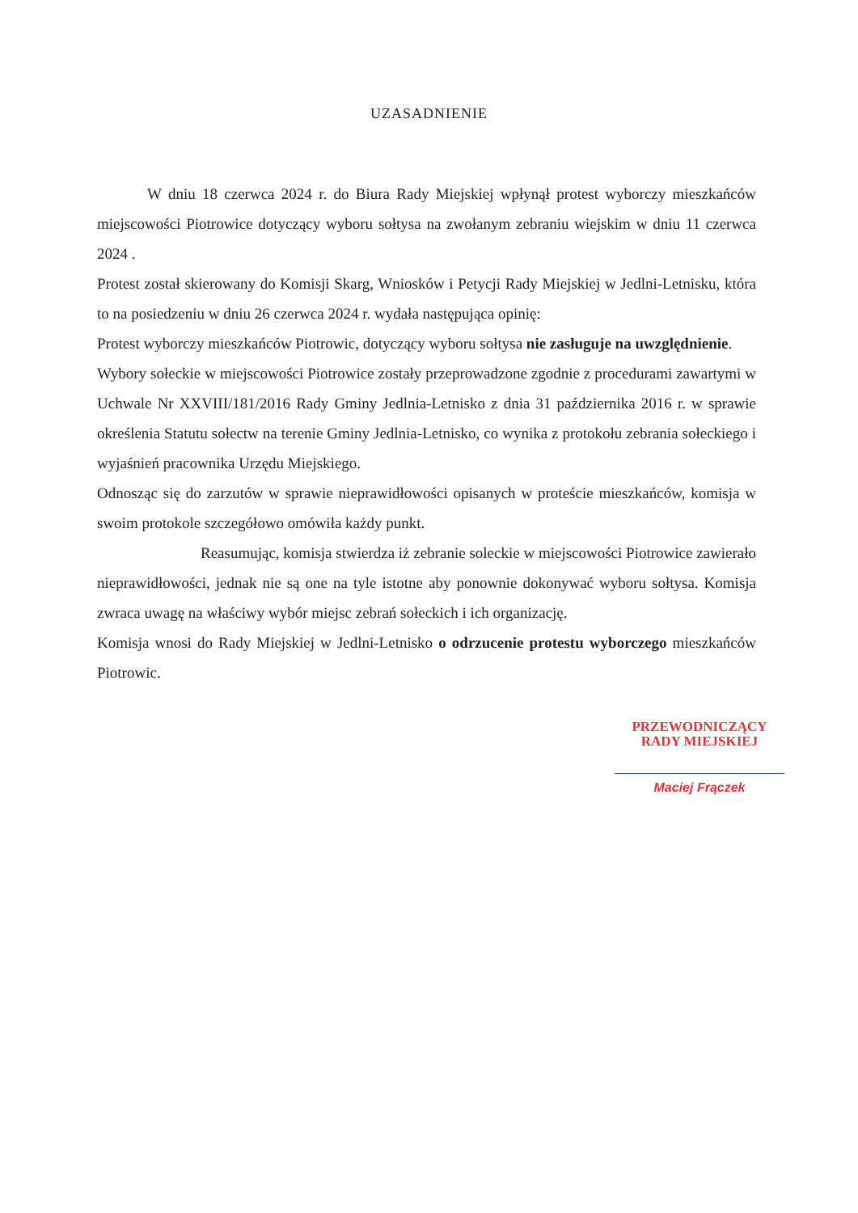UZASADNIENIE
W dniu 18 czerwca 2024 r. do Biura Rady Miejskiej wpłynął protest wyborczy mieszkańców miejscowości Piotrowice dotyczący wyboru sołtysa na zwołanym zebraniu wiejskim w dniu 11 czerwca 2024 .
Protest został skierowany do Komisji Skarg, Wniosków i Petycji Rady Miejskiej w Jedlni-Letnisku, która to na posiedzeniu w dniu 26 czerwca 2024 r. wydała następująca opinię:
Protest wyborczy mieszkańców Piotrowic, dotyczący wyboru sołtysa nie zasługuje na uwzględnienie.
Wybory sołeckie w miejscowości Piotrowice zostały przeprowadzone zgodnie z procedurami zawartymi w Uchwale Nr XXVIII/181/2016 Rady Gminy Jedlnia-Letnisko z dnia 31 października 2016 r. w sprawie określenia Statutu sołectw na terenie Gminy Jedlnia-Letnisko, co wynika z protokołu zebrania sołeckiego i wyjaśnień pracownika Urzędu Miejskiego.
Odnosząc się do zarzutów w sprawie nieprawidłowości opisanych w proteście mieszkańców, komisja w swoim protokole szczegółowo omówiła każdy punkt.
Reasumując, komisja stwierdza iż zebranie soleckie w miejscowości Piotrowice zawierało nieprawidłowości, jednak nie są one na tyle istotne aby ponownie dokonywać wyboru sołtysa. Komisja zwraca uwagę na właściwy wybór miejsc zebrań sołeckich i ich organizację.
Komisja wnosi do Rady Miejskiej w Jedlni-Letnisko o odrzucenie protestu wyborczego mieszkańców Piotrowic.
PRZEWODNICZĄCY
RADY MIEJSKIEJ
Maciej Frączek